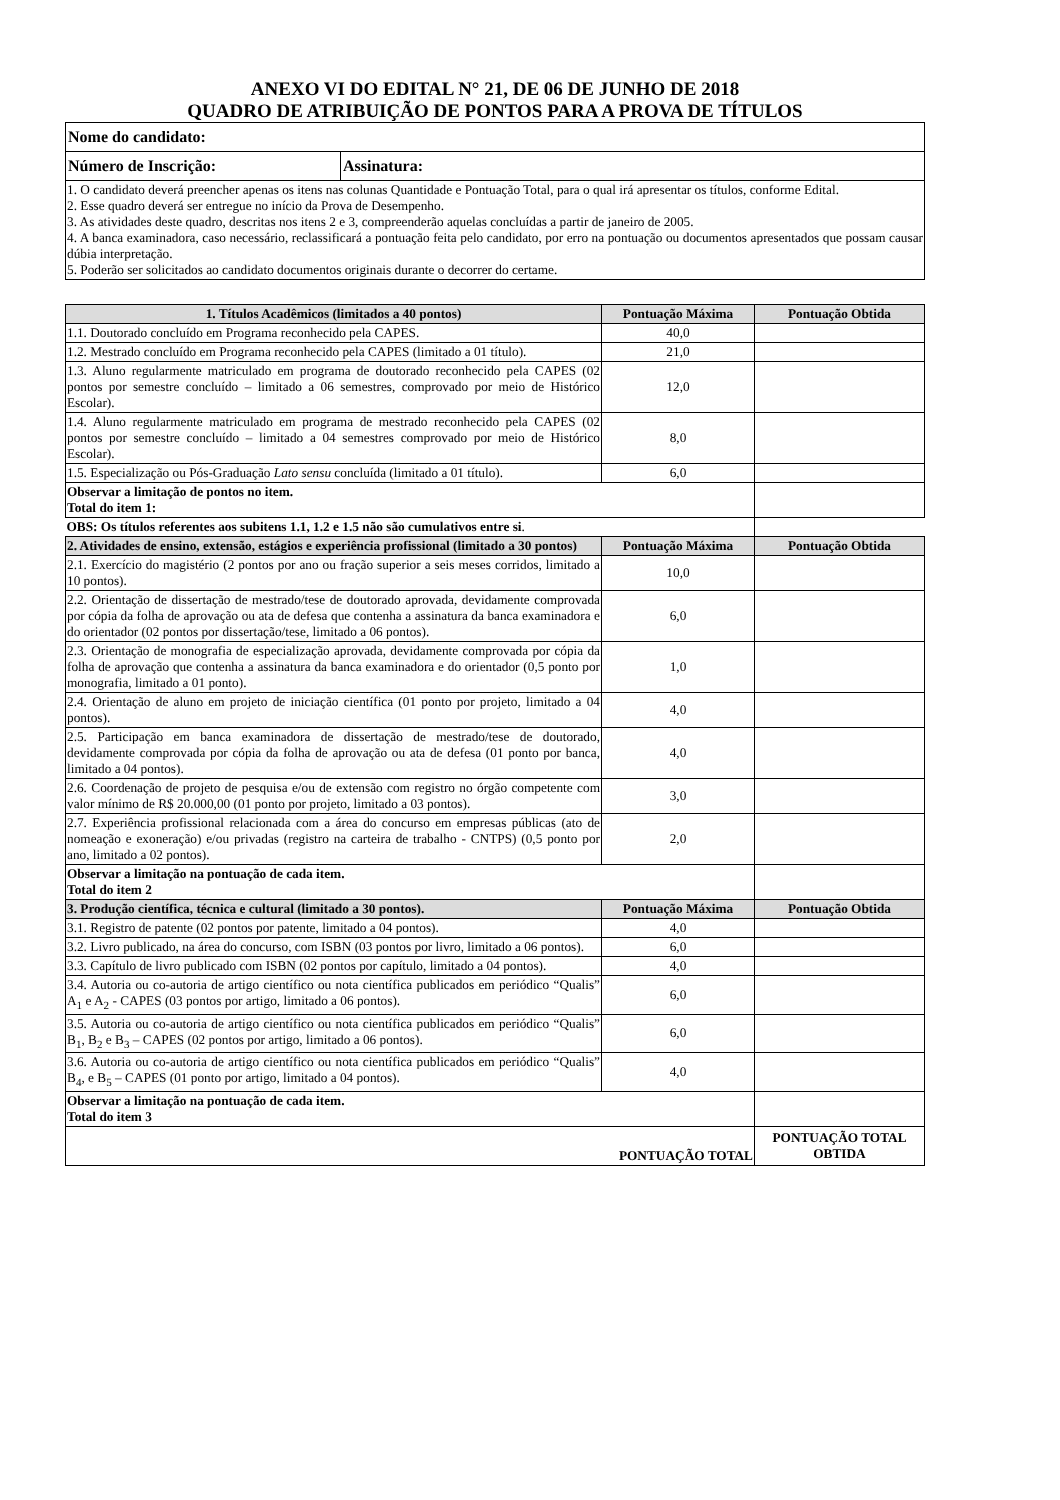ANEXO VI DO EDITAL N° 21, DE 06 DE JUNHO DE 2018
QUADRO DE ATRIBUIÇÃO DE PONTOS PARA A PROVA DE TÍTULOS
| Nome do candidato: | |
| Número de Inscrição: | Assinatura: |
| 1. O candidato deverá preencher apenas os itens nas colunas Quantidade e Pontuação Total, para o qual irá apresentar os títulos, conforme Edital. 2. Esse quadro deverá ser entregue no início da Prova de Desempenho. 3. As atividades deste quadro, descritas nos itens 2 e 3, compreenderão aquelas concluídas a partir de janeiro de 2005. 4. A banca examinadora, caso necessário, reclassificará a pontuação feita pelo candidato, por erro na pontuação ou documentos apresentados que possam causar dúbia interpretação. 5. Poderão ser solicitados ao candidato documentos originais durante o decorrer do certame. | |
| 1. Títulos Acadêmicos (limitados a 40 pontos) | Pontuação Máxima | Pontuação Obtida |
| --- | --- | --- |
| 1.1. Doutorado concluído em Programa reconhecido pela CAPES. | 40,0 | |
| 1.2. Mestrado concluído em Programa reconhecido pela CAPES (limitado a 01 título). | 21,0 | |
| 1.3. Aluno regularmente matriculado em programa de doutorado reconhecido pela CAPES (02 pontos por semestre concluído – limitado a 06 semestres, comprovado por meio de Histórico Escolar). | 12,0 | |
| 1.4. Aluno regularmente matriculado em programa de mestrado reconhecido pela CAPES (02 pontos por semestre concluído – limitado a 04 semestres comprovado por meio de Histórico Escolar). | 8,0 | |
| 1.5. Especialização ou Pós-Graduação Lato sensu concluída (limitado a 01 título). | 6,0 | |
| Observar a limitação de pontos no item. Total do item 1: | | |
| OBS: Os títulos referentes aos subitens 1.1, 1.2 e 1.5 não são cumulativos entre si . | | |
| 2. Atividades de ensino, extensão, estágios e experiência profissional (limitado a 30 pontos) | Pontuação Máxima | Pontuação Obtida |
| 2.1. Exercício do magistério (2 pontos por ano ou fração superior a seis meses corridos, limitado a 10 pontos). | 10,0 | |
| 2.2. Orientação de dissertação de mestrado/tese de doutorado aprovada, devidamente comprovada por cópia da folha de aprovação ou ata de defesa que contenha a assinatura da banca examinadora e do orientador (02 pontos por dissertação/tese, limitado a 06 pontos). | 6,0 | |
| 2.3. Orientação de monografia de especialização aprovada, devidamente comprovada por cópia da folha de aprovação que contenha a assinatura da banca examinadora e do orientador (0,5 ponto por monografia, limitado a 01 ponto). | 1,0 | |
| 2.4. Orientação de aluno em projeto de iniciação científica (01 ponto por projeto, limitado a 04 pontos). | 4,0 | |
| 2.5. Participação em banca examinadora de dissertação de mestrado/tese de doutorado, devidamente comprovada por cópia da folha de aprovação ou ata de defesa (01 ponto por banca, limitado a 04 pontos). | 4,0 | |
| 2.6. Coordenação de projeto de pesquisa e/ou de extensão com registro no órgão competente com valor mínimo de R$ 20.000,00 (01 ponto por projeto, limitado a 03 pontos). | 3,0 | |
| 2.7. Experiência profissional relacionada com a área do concurso em empresas públicas (ato de nomeação e exoneração) e/ou privadas (registro na carteira de trabalho - CNTPS) (0,5 ponto por ano, limitado a 02 pontos). | 2,0 | |
| Observar a limitação na pontuação de cada item. Total do item 2 | | |
| 3. Produção científica, técnica e cultural (limitado a 30 pontos). | Pontuação Máxima | Pontuação Obtida |
| 3.1. Registro de patente (02 pontos por patente, limitado a 04 pontos). | 4,0 | |
| 3.2. Livro publicado, na área do concurso, com ISBN (03 pontos por livro, limitado a 06 pontos). | 6,0 | |
| 3.3. Capítulo de livro publicado com ISBN (02 pontos por capítulo, limitado a 04 pontos). | 4,0 | |
| 3.4. Autoria ou co-autoria de artigo científico ou nota científica publicados em periódico “Qualis” A<sub>1</sub> e A<sub>2</sub> - CAPES (03 pontos por artigo, limitado a 06 pontos). | 6,0 | |
| 3.5. Autoria ou co-autoria de artigo científico ou nota científica publicados em periódico “Qualis” B<sub>1</sub>, B<sub>2</sub> e B<sub>3</sub> – CAPES (02 pontos por artigo, limitado a 06 pontos). | 6,0 | |
| 3.6. Autoria ou co-autoria de artigo científico ou nota científica publicados em periódico “Qualis” B<sub>4</sub>, e B<sub>5</sub> – CAPES (01 ponto por artigo, limitado a 04 pontos). | 4,0 | |
| Observar a limitação na pontuação de cada item. Total do item 3 | | |
| PONTUAÇÃO TOTAL | | PONTUAÇÃO TOTAL OBTIDA |